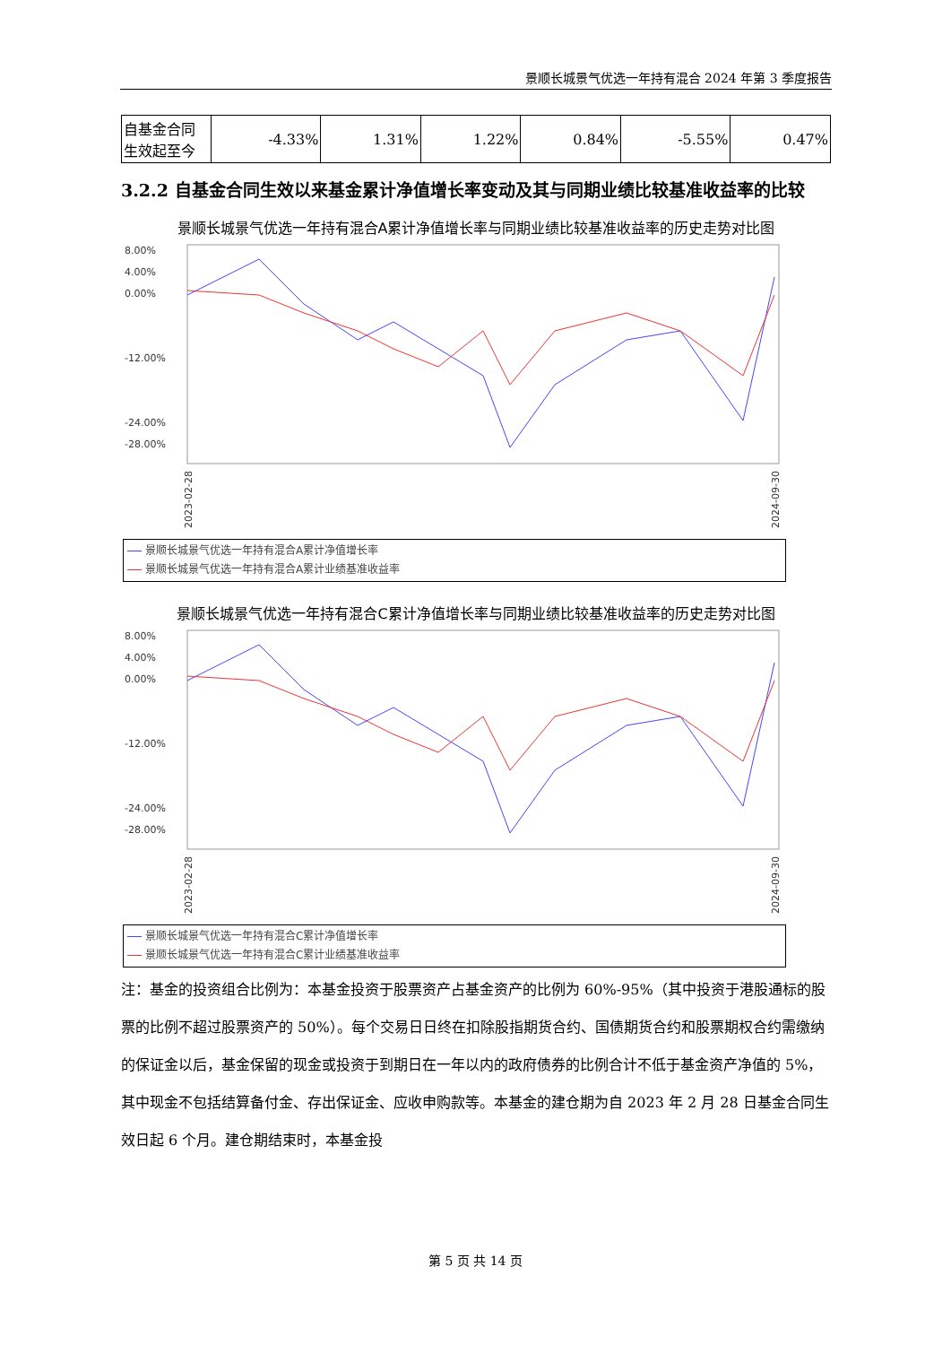景顺长城景气优选一年持有混合 2024 年第 3 季度报告
| 自基金合同生效起至今 | -4.33% | 1.31% | 1.22% | 0.84% | -5.55% | 0.47% |
3.2.2 自基金合同生效以来基金累计净值增长率变动及其与同期业绩比较基准收益率的比较
景顺长城景气优选一年持有混合A累计净值增长率与同期业绩比较基准收益率的历史走势对比图
8.00%
4.00%
0.00%
-12.00%
-24.00%
-28.00%
2023-02-28
2024-09-30
景顺长城景气优选一年持有混合A累计净值增长率
景顺长城景气优选一年持有混合A累计业绩基准收益率
景顺长城景气优选一年持有混合C累计净值增长率与同期业绩比较基准收益率的历史走势对比图
8.00%
4.00%
0.00%
-12.00%
-24.00%
-28.00%
2023-02-28
2024-09-30
景顺长城景气优选一年持有混合C累计净值增长率
景顺长城景气优选一年持有混合C累计业绩基准收益率
注：基金的投资组合比例为：本基金投资于股票资产占基金资产的比例为 60%-95%（其中投资于港股通标的股票的比例不超过股票资产的 50%）。每个交易日日终在扣除股指期货合约、国债期货合约和股票期权合约需缴纳的保证金以后，基金保留的现金或投资于到期日在一年以内的政府债券的比例合计不低于基金资产净值的 5%，其中现金不包括结算备付金、存出保证金、应收申购款等。本基金的建仓期为自 2023 年 2 月 28 日基金合同生效日起 6 个月。建仓期结束时，本基金投
第 5 页 共 14 页